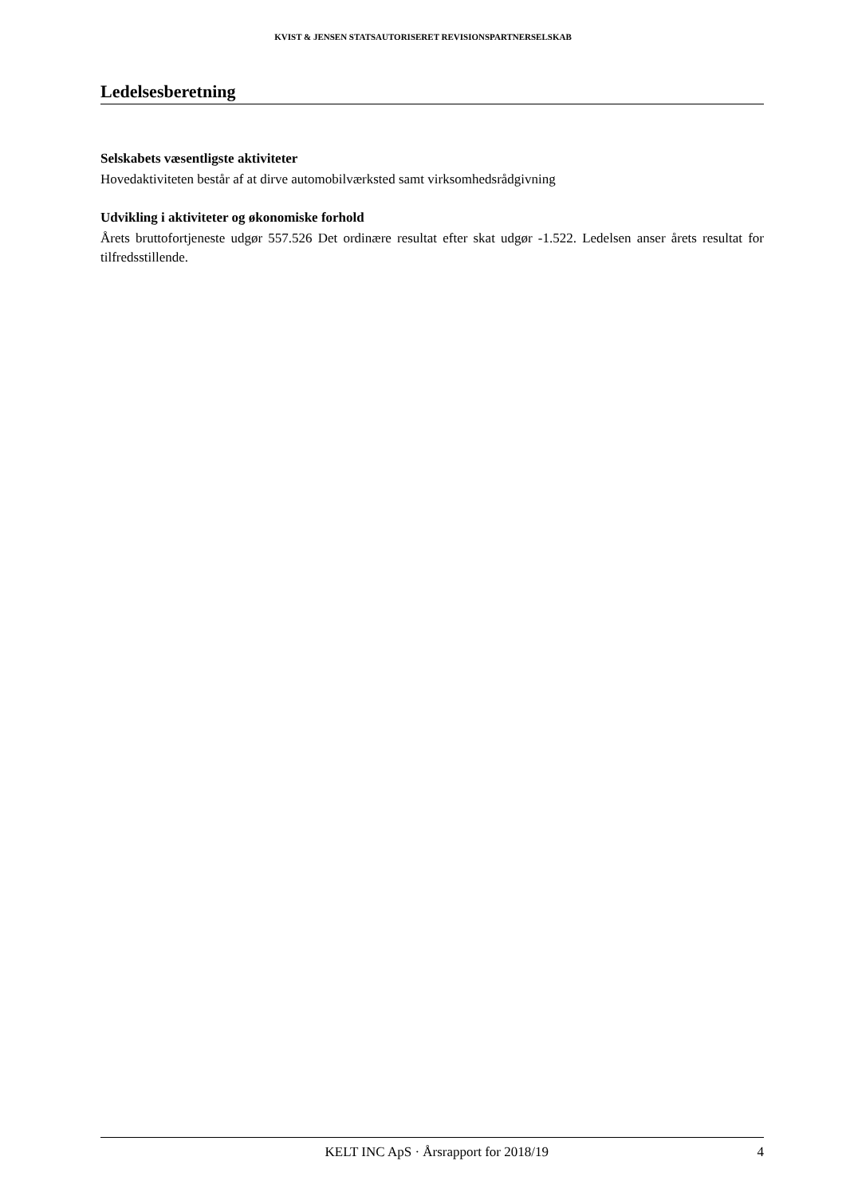KVIST & JENSEN STATSAUTORISERET REVISIONSPARTNERSELSKAB
Ledelsesberetning
Selskabets væsentligste aktiviteter
Hovedaktiviteten består af at dirve automobilværksted samt virksomhedsrådgivning
Udvikling i aktiviteter og økonomiske forhold
Årets bruttofortjeneste udgør 557.526 Det ordinære resultat efter skat udgør -1.522. Ledelsen anser årets resultat for tilfredsstillende.
KELT INC ApS · Årsrapport for 2018/19 4